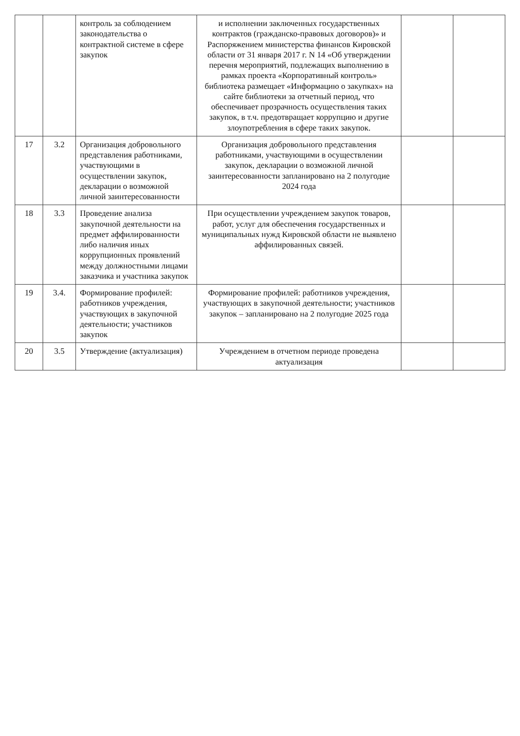| | | контроль за соблюдением законодательства о контрактной системе в сфере закупок | и исполнении заключенных государственных контрактов (гражданско-правовых договоров)» и Распоряжением министерства финансов Кировской области от 31 января 2017 г. N 14 «Об утверждении перечня мероприятий, подлежащих выполнению в рамках проекта «Корпоративный контроль» библиотека размещает «Информацию о закупках» на сайте библиотеки за отчетный период, что обеспечивает прозрачность осуществления таких закупок, в т.ч. предотвращает коррупцию и другие злоупотребления в сфере таких закупок. | | |
| 17 | 3.2 | Организация добровольного представления работниками, участвующими в осуществлении закупок, декларации о возможной личной заинтересованности | Организация добровольного представления работниками, участвующими в осуществлении закупок, декларации о возможной личной заинтересованности запланировано на 2 полугодие 2024 года | | |
| 18 | 3.3 | Проведение анализа закупочной деятельности на предмет аффилированности либо наличия иных коррупционных проявлений между должностными лицами заказчика и участника закупок | При осуществлении учреждением закупок товаров, работ, услуг для обеспечения государственных и муниципальных нужд Кировской области не выявлено аффилированных связей. | | |
| 19 | 3.4. | Формирование профилей: работников учреждения, участвующих в закупочной деятельности; участников закупок | Формирование профилей: работников учреждения, участвующих в закупочной деятельности; участников закупок – запланировано на 2 полугодие 2025 года | | |
| 20 | 3.5 | Утверждение (актуализация) | Учреждением в отчетном периоде проведена актуализация | | |